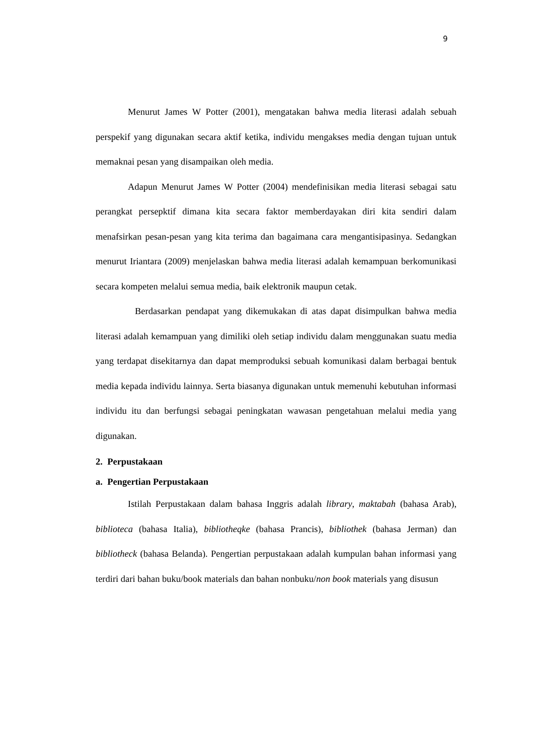9
Menurut James W Potter (2001), mengatakan bahwa media literasi adalah sebuah perspekif yang digunakan secara aktif ketika, individu mengakses media dengan tujuan untuk memaknai pesan yang disampaikan oleh media.
Adapun Menurut James W Potter (2004) mendefinisikan media literasi sebagai satu perangkat persepktif dimana kita secara faktor memberdayakan diri kita sendiri dalam menafsirkan pesan-pesan yang kita terima dan bagaimana cara mengantisipasinya. Sedangkan menurut Iriantara (2009) menjelaskan bahwa media literasi adalah kemampuan berkomunikasi secara kompeten melalui semua media, baik elektronik maupun cetak.
Berdasarkan pendapat yang dikemukakan di atas dapat disimpulkan bahwa media literasi adalah kemampuan yang dimiliki oleh setiap individu dalam menggunakan suatu media yang terdapat disekitarnya dan dapat memproduksi sebuah komunikasi dalam berbagai bentuk media kepada individu lainnya. Serta biasanya digunakan untuk memenuhi kebutuhan informasi individu itu dan berfungsi sebagai peningkatan wawasan pengetahuan melalui media yang digunakan.
2. Perpustakaan
a. Pengertian Perpustakaan
Istilah Perpustakaan dalam bahasa Inggris adalah library, maktabah (bahasa Arab), biblioteca (bahasa Italia), bibliotheqke (bahasa Prancis), bibliothek (bahasa Jerman) dan bibliotheck (bahasa Belanda). Pengertian perpustakaan adalah kumpulan bahan informasi yang terdiri dari bahan buku/book materials dan bahan nonbuku/non book materials yang disusun